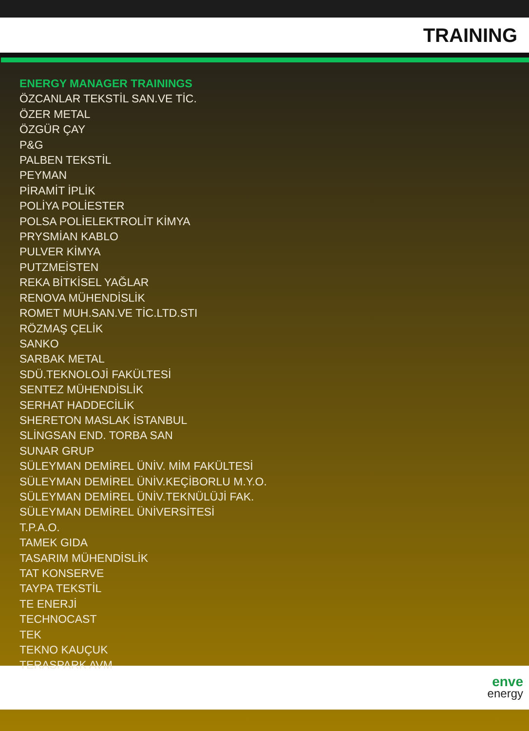TRAINING
ENERGY MANAGER TRAININGS
ÖZCANLAR TEKSTİL SAN.VE TİC.
ÖZER METAL
ÖZGÜR ÇAY
P&G
PALBEN TEKSTİL
PEYMAN
PİRAMİT İPLİK
POLİYA POLİESTER
POLSA POLİELEKTROLİT KİMYA
PRYSMİAN KABLO
PULVER KİMYA
PUTZMEİSTEN
REKA BİTKİSEL YAĞLAR
RENOVA MÜHENDİSLİK
ROMET MUH.SAN.VE TİC.LTD.STI
RÖZMAŞ ÇELİK
SANKO
SARBAK METAL
SDÜ.TEKNOLOJİ FAKÜLTESİ
SENTEZ MÜHENDİSLİK
SERHAT HADDECİLİK
SHERETON MASLAK İSTANBUL
SLİNGSAN END. TORBA SAN
SUNAR GRUP
SÜLEYMAN DEMİREL ÜNİV. MİM FAKÜLTESİ
SÜLEYMAN DEMİREL ÜNİV.KEÇİBORLU M.Y.O.
SÜLEYMAN DEMİREL ÜNİV.TEKNÜLÜJİ FAK.
SÜLEYMAN DEMİREL ÜNİVERSİTESİ
T.P.A.O.
TAMEK GIDA
TASARIM MÜHENDİSLİK
TAT KONSERVE
TAYPA TEKSTİL
TE ENERJİ
TECHNOCAST
TEK
TEKNO KAUÇUK
TERASPARK AVM
enve
energy